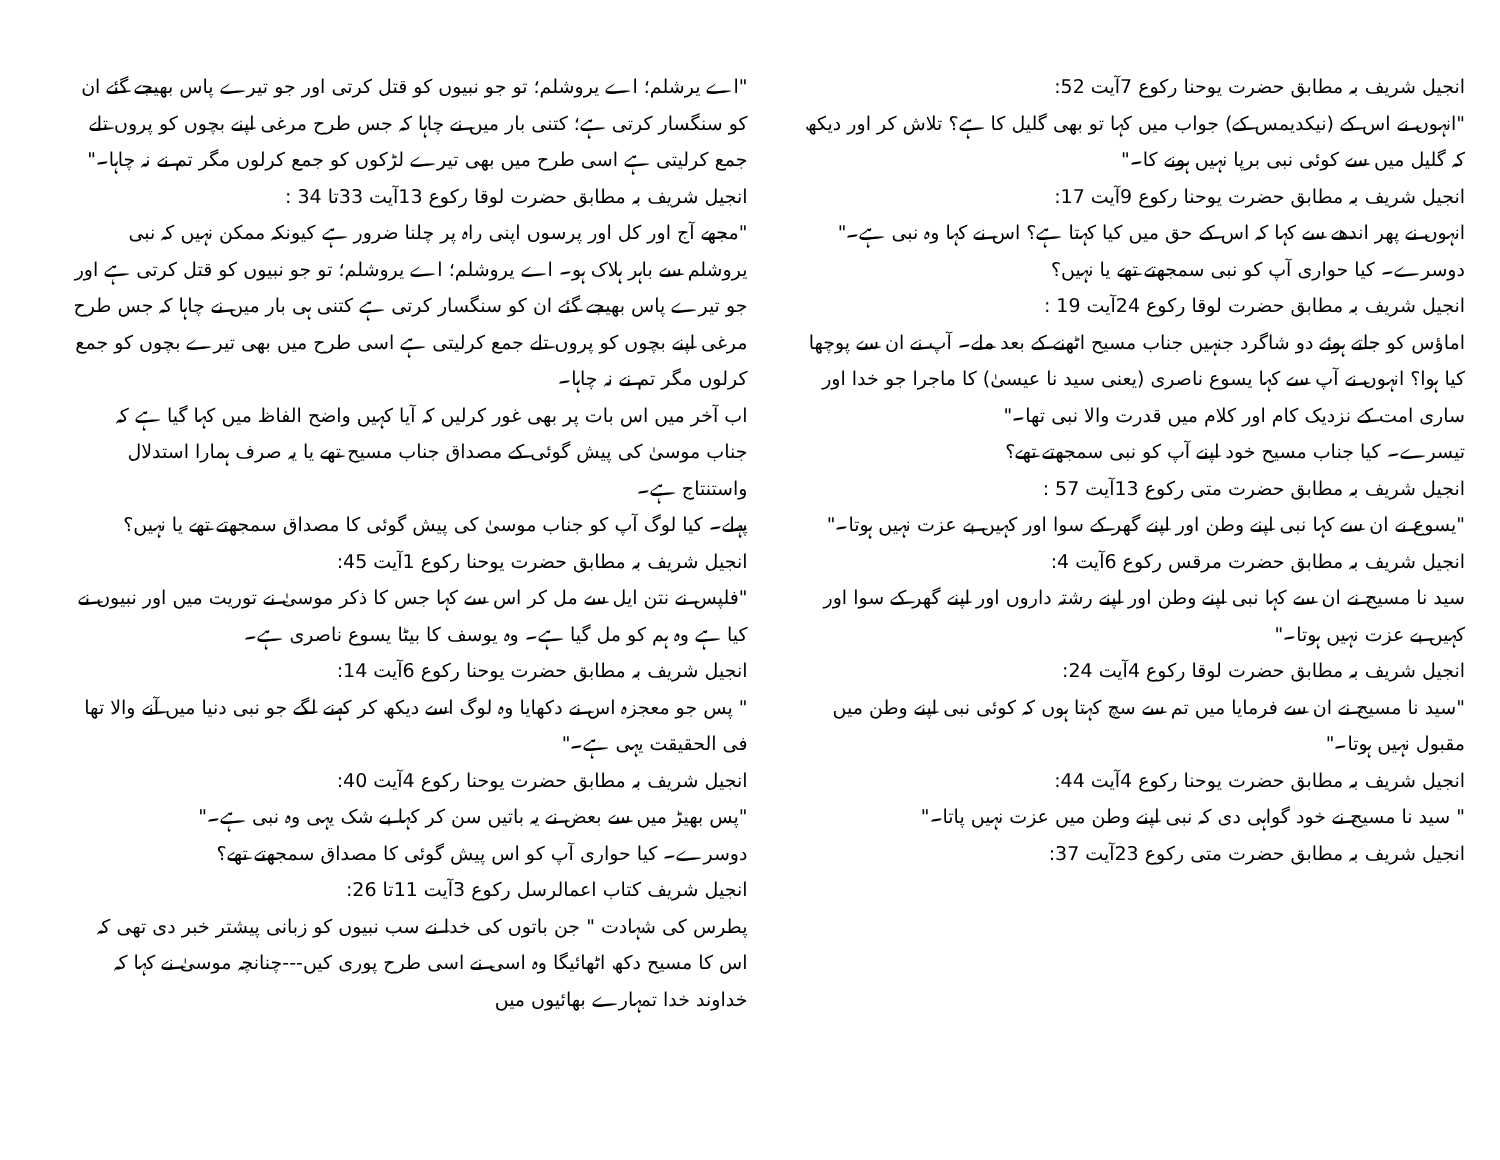انجیل شریف بہ مطابق حضرت یوحنا رکوع 7آیت 52:
"انہوں نے اس کے (نیکدیمس کے) جواب میں کہا تو بھی گلیل کا ہے؟ تلاش کر اور دیکھ کہ گلیل میں سے کوئی نبی برپا نہیں ہونے کا۔"
انجیل شریف بہ مطابق حضرت یوحنا رکوع 9آیت 17:
انہوں نے پھر اندھے سے کہا کہ اس کے حق میں کیا کہتا ہے؟ اس نے کہا وہ نبی ہے۔"
دوسرے۔ کیا حواری آپ کو نبی سمجھتے تھے یا نہیں؟
انجیل شریف بہ مطابق حضرت لوقا رکوع 24آیت 19 :
اماؤس کو جاتے ہوئے دو شاگرد جنہیں جناب مسیح اٹھنے کے بعد ملے۔ آپ نے ان سے پوچھا کیا ہوا؟ انہوں نے آپ سے کہا یسوع ناصری (یعنی سید نا عیسیٰ) کا ماجرا جو خدا اور ساری امت کے نزدیک کام اور کلام میں قدرت والا نبی تھا۔"
تیسرے۔ کیا جناب مسیح خود اپنے آپ کو نبی سمجھتے تھے؟
انجیل شریف بہ مطابق حضرت متی رکوع 13آیت 57 :
"یسوع نے ان سے کہا نبی اپنے وطن اور اپنے گھر کے سوا اور کہیں بے عزت نہیں ہوتا۔"
انجیل شریف بہ مطابق حضرت مرقس رکوع 6آیت 4:
سید نا مسیح نے ان سے کہا نبی اپنے وطن اور اپنے رشتہ داروں اور اپنے گھر کے سوا اور کہیں بے عزت نہیں ہوتا۔"
انجیل شریف بہ مطابق حضرت لوقا رکوع 4آیت 24:
"سید نا مسیح نے ان سے فرمایا میں تم سے سچ کہتا ہوں کہ کوئی نبی اپنے وطن میں مقبول نہیں ہوتا۔"
انجیل شریف بہ مطابق حضرت یوحنا رکوع 4آیت 44:
" سید نا مسیح نے خود گواہی دی کہ نبی اپنے وطن میں عزت نہیں پاتا۔"
انجیل شریف بہ مطابق حضرت متی رکوع 23آیت 37:
"اے یرشلم؛ اے یروشلم؛ تو جو نبیوں کو قتل کرتی اور جو تیرے پاس بھیجے گئے ان کو سنگسار کرتی ہے؛ کتنی بار میں نے چاہا کہ جس طرح مرغی اپنے بچوں کو پروں تلے جمع کرلیتی ہے اسی طرح میں بھی تیرے لڑکوں کو جمع کرلوں مگر تم نے نہ چاہا۔"
انجیل شریف بہ مطابق حضرت لوقا رکوع 13آیت 33تا 34 :
"مجھے آج اور کل اور پرسوں اپنی راہ پر چلنا ضرور ہے کیونکہ ممکن نہیں کہ نبی یروشلم سے باہر ہلاک ہو۔ اے یروشلم؛ اے یروشلم؛ تو جو نبیوں کو قتل کرتی ہے اور جو تیرے پاس بھیجے گئے ان کو سنگسار کرتی ہے کتنی ہی بار میں نے چاہا کہ جس طرح مرغی اپنے بچوں کو پروں تلے جمع کرلیتی ہے اسی طرح میں بھی تیرے بچوں کو جمع کرلوں مگر تم نے نہ چاہا۔
اب آخر میں اس بات پر بھی غور کرلیں کہ آیا کہیں واضح الفاظ میں کہا گیا ہے کہ جناب موسیٰ کی پیش گوئی کے مصداق جناب مسیح تھے یا یہ صرف ہمارا استدلال واستنتاج ہے۔
پہلے۔ کیا لوگ آپ کو جناب موسیٰ کی پیش گوئی کا مصداق سمجھتے تھے یا نہیں؟
انجیل شریف بہ مطابق حضرت یوحنا رکوع 1آیت 45:
"فلپس نے نتن ایل سے مل کر اس سے کہا جس کا ذکر موسیٰ نے توریت میں اور نبیوں نے کیا ہے وہ ہم کو مل گیا ہے۔ وہ یوسف کا بیٹا یسوع ناصری ہے۔
انجیل شریف بہ مطابق حضرت یوحنا رکوع 6آیت 14:
" پس جو معجزہ اس نے دکھایا وہ لوگ اسے دیکھ کر کہنے لگے جو نبی دنیا میں آنے والا تھا فی الحقیقت یہی ہے۔"
انجیل شریف بہ مطابق حضرت یوحنا رکوع 4آیت 40:
"پس بھیڑ میں سے بعض نے یہ باتیں سن کر کہا بے شک یہی وہ نبی ہے۔"
دوسرے۔ کیا حواری آپ کو اس پیش گوئی کا مصداق سمجھتے تھے؟
انجیل شریف کتاب اعمالرسل رکوع 3آیت 11تا 26:
پطرس کی شہادت " جن باتوں کی خدا نے سب نبیوں کو زبانی پیشتر خبر دی تھی کہ اس کا مسیح دکھ اٹھائیگا وہ اسی نے اسی طرح پوری کیں---چنانچہ موسیٰ نے کہا کہ خداوند خدا تمہارے بھائیوں میں